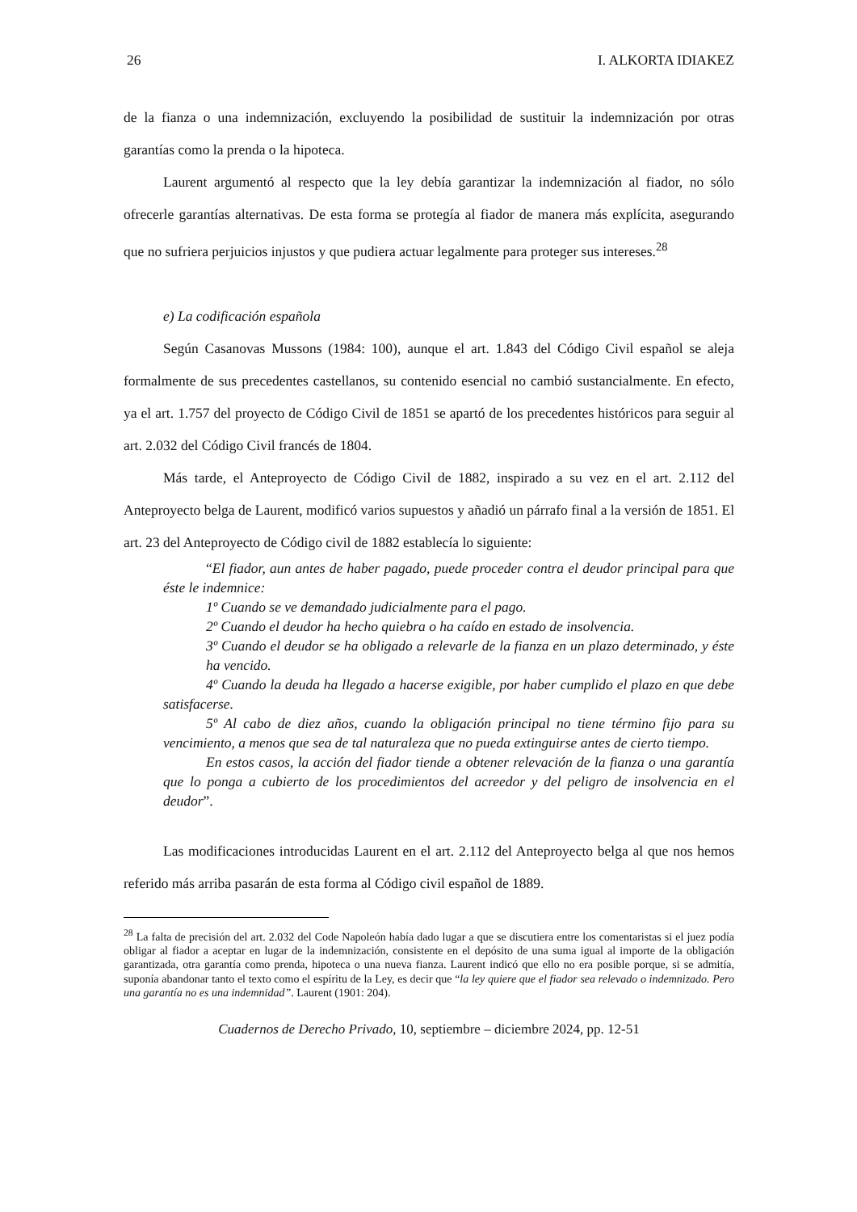26 I. ALKORTA IDIAKEZ
de la fianza o una indemnización, excluyendo la posibilidad de sustituir la indemnización por otras garantías como la prenda o la hipoteca.
Laurent argumentó al respecto que la ley debía garantizar la indemnización al fiador, no sólo ofrecerle garantías alternativas. De esta forma se protegía al fiador de manera más explícita, asegurando que no sufriera perjuicios injustos y que pudiera actuar legalmente para proteger sus intereses.<sup>28</sup>
e) La codificación española
Según Casanovas Mussons (1984: 100), aunque el art. 1.843 del Código Civil español se aleja formalmente de sus precedentes castellanos, su contenido esencial no cambió sustancialmente. En efecto, ya el art. 1.757 del proyecto de Código Civil de 1851 se apartó de los precedentes históricos para seguir al art. 2.032 del Código Civil francés de 1804.
Más tarde, el Anteproyecto de Código Civil de 1882, inspirado a su vez en el art. 2.112 del Anteproyecto belga de Laurent, modificó varios supuestos y añadió un párrafo final a la versión de 1851. El art. 23 del Anteproyecto de Código civil de 1882 establecía lo siguiente:
“El fiador, aun antes de haber pagado, puede proceder contra el deudor principal para que éste le indemnice:
1º Cuando se ve demandado judicialmente para el pago.
2º Cuando el deudor ha hecho quiebra o ha caído en estado de insolvencia.
3º Cuando el deudor se ha obligado a relevarle de la fianza en un plazo determinado, y éste ha vencido.
4º Cuando la deuda ha llegado a hacerse exigible, por haber cumplido el plazo en que debe satisfacerse.
5º Al cabo de diez años, cuando la obligación principal no tiene término fijo para su vencimiento, a menos que sea de tal naturaleza que no pueda extinguirse antes de cierto tiempo.
En estos casos, la acción del fiador tiende a obtener relevación de la fianza o una garantía que lo ponga a cubierto de los procedimientos del acreedor y del peligro de insolvencia en el deudor”.
Las modificaciones introducidas Laurent en el art. 2.112 del Anteproyecto belga al que nos hemos referido más arriba pasarán de esta forma al Código civil español de 1889.
<sup>28</sup> La falta de precisión del art. 2.032 del Code Napoleón había dado lugar a que se discutiera entre los comentaristas si el juez podía obligar al fiador a aceptar en lugar de la indemnización, consistente en el depósito de una suma igual al importe de la obligación garantizada, otra garantía como prenda, hipoteca o una nueva fianza. Laurent indicó que ello no era posible porque, si se admitía, suponía abandonar tanto el texto como el espíritu de la Ley, es decir que “la ley quiere que el fiador sea relevado o indemnizado. Pero una garantía no es una indemnidad”. Laurent (1901: 204).
Cuadernos de Derecho Privado, 10, septiembre – diciembre 2024, pp. 12-51